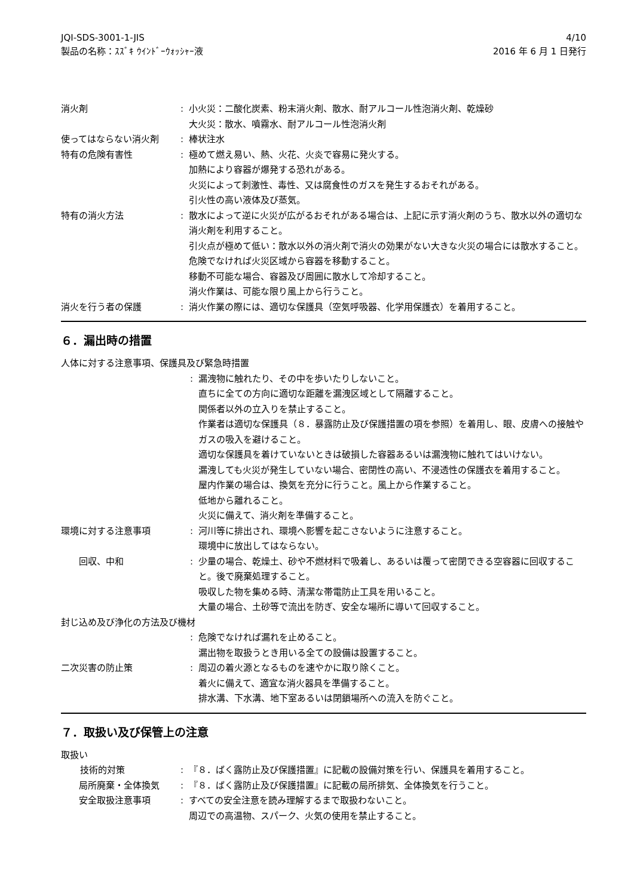JQI-SDS-3001-1-JIS
製品の名称：ｽｽﾞｷ ｳｲﾝﾄﾞｰｳｫｯｼｬｰ液
4/10
2016 年 6 月 1 日発行
消火剤 : 小火災：二酸化炭素、粉末消火剤、散水、耐アルコール性泡消火剤、乾燥砂
大火災：散水、噴霧水、耐アルコール性泡消火剤
使ってはならない消火剤 : 棒状注水
特有の危険有害性 : 極めて燃え易い、熱、火花、火炎で容易に発火する。
加熱により容器が爆発する恐れがある。
火災によって刺激性、毒性、又は腐食性のガスを発生するおそれがある。
引火性の高い液体及び蒸気。
特有の消火方法 : 散水によって逆に火災が広がるおそれがある場合は、上記に示す消火剤のうち、散水以外の適切な消火剤を利用すること。
引火点が極めて低い：散水以外の消火剤で消火の効果がない大きな火災の場合には散水すること。
危険でなければ火災区域から容器を移動すること。
移動不可能な場合、容器及び周囲に散水して冷却すること。
消火作業は、可能な限り風上から行うこと。
消火を行う者の保護 : 消火作業の際には、適切な保護具（空気呼吸器、化学用保護衣）を着用すること。
６．漏出時の措置
人体に対する注意事項、保護具及び緊急時措置
: 漏洩物に触れたり、その中を歩いたりしないこと。
直ちに全ての方向に適切な距離を漏洩区域として隔離すること。
関係者以外の立入りを禁止すること。
作業者は適切な保護具（８．暴露防止及び保護措置の項を参照）を着用し、眼、皮膚への接触やガスの吸入を避けること。
適切な保護具を着けていないときは破損した容器あるいは漏洩物に触れてはいけない。
漏洩しても火災が発生していない場合、密閉性の高い、不浸透性の保護衣を着用すること。
屋内作業の場合は、換気を充分に行うこと。風上から作業すること。
低地から離れること。
火災に備えて、消火剤を準備すること。
環境に対する注意事項 : 河川等に排出され、環境へ影響を起こさないように注意すること。
環境中に放出してはならない。
回収、中和 : 少量の場合、乾燥土、砂や不燃材料で吸着し、あるいは覆って密閉できる空容器に回収すること。後で廃棄処理すること。
吸収した物を集める時、清潔な帯電防止工具を用いること。
大量の場合、土砂等で流出を防ぎ、安全な場所に導いて回収すること。
封じ込め及び浄化の方法及び機材
: 危険でなければ漏れを止めること。
漏出物を取扱うとき用いる全ての設備は設置すること。
二次災害の防止策 : 周辺の着火源となるものを速やかに取り除くこと。
着火に備えて、適宜な消火器具を準備すること。
排水溝、下水溝、地下室あるいは閉鎖場所への流入を防ぐこと。
７．取扱い及び保管上の注意
取扱い
技術的対策 : 『８．ばく露防止及び保護措置』に記載の設備対策を行い、保護具を着用すること。
局所廃棄・全体換気 : 『８．ばく露防止及び保護措置』に記載の局所排気、全体換気を行うこと。
安全取扱注意事項 : すべての安全注意を読み理解するまで取扱わないこと。
周辺での高温物、スパーク、火気の使用を禁止すること。